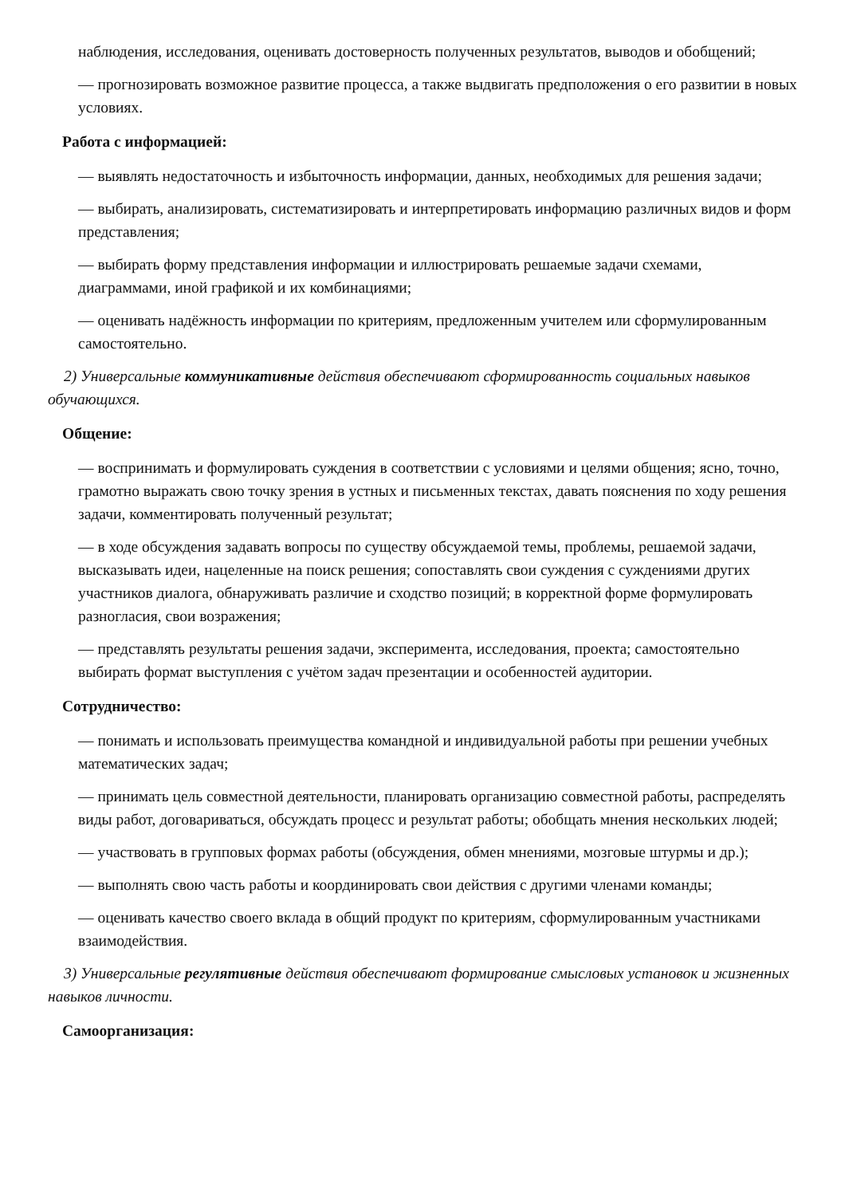наблюдения, исследования, оценивать достоверность полученных результатов, выводов и обобщений;
— прогнозировать возможное развитие процесса, а также выдвигать предположения о его развитии в новых условиях.
Работа с информацией:
— выявлять недостаточность и избыточность информации, данных, необходимых для решения задачи;
— выбирать, анализировать, систематизировать и интерпретировать информацию различных видов и форм представления;
— выбирать форму представления информации и иллюстрировать решаемые задачи схемами, диаграммами, иной графикой и их комбинациями;
— оценивать надёжность информации по критериям, предложенным учителем или сформулированным самостоятельно.
2) Универсальные коммуникативные действия обеспечивают сформированность социальных навыков обучающихся.
Общение:
— воспринимать и формулировать суждения в соответствии с условиями и целями общения; ясно, точно, грамотно выражать свою точку зрения в устных и письменных текстах, давать пояснения по ходу решения задачи, комментировать полученный результат;
— в ходе обсуждения задавать вопросы по существу обсуждаемой темы, проблемы, решаемой задачи, высказывать идеи, нацеленные на поиск решения; сопоставлять свои суждения с суждениями других участников диалога, обнаруживать различие и сходство позиций; в корректной форме формулировать разногласия, свои возражения;
— представлять результаты решения задачи, эксперимента, исследования, проекта; самостоятельно выбирать формат выступления с учётом задач презентации и особенностей аудитории.
Сотрудничество:
— понимать и использовать преимущества командной и индивидуальной работы при решении учебных математических задач;
— принимать цель совместной деятельности, планировать организацию совместной работы, распределять виды работ, договариваться, обсуждать процесс и результат работы; обобщать мнения нескольких людей;
— участвовать в групповых формах работы (обсуждения, обмен мнениями, мозговые штурмы и др.);
— выполнять свою часть работы и координировать свои действия с другими членами команды;
— оценивать качество своего вклада в общий продукт по критериям, сформулированным участниками взаимодействия.
3) Универсальные регулятивные действия обеспечивают формирование смысловых установок и жизненных навыков личности.
Самоорганизация: